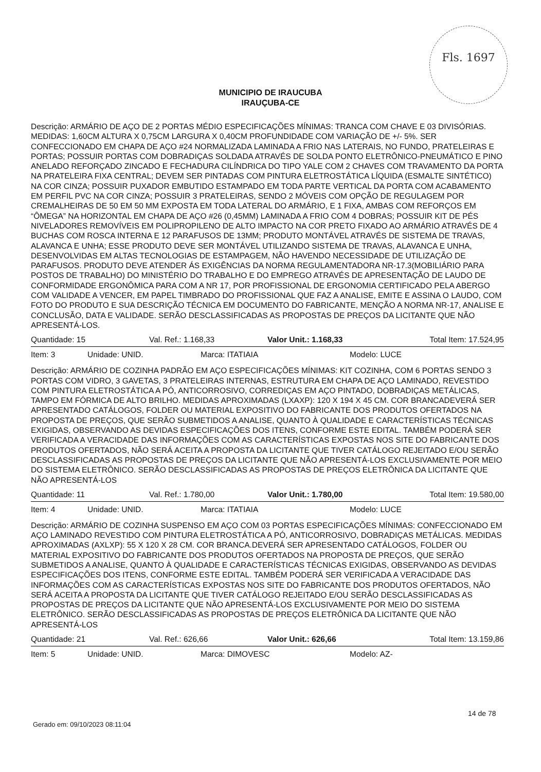Fls. 1697
MUNICIPIO DE IRAUCUBA
IRAUÇUBA-CE
Descrição: ARMÁRIO DE AÇO DE 2 PORTAS MÉDIO ESPECIFICAÇÕES MÍNIMAS: TRANCA COM CHAVE E 03 DIVISÓRIAS. MEDIDAS: 1,60CM ALTURA X 0,75CM LARGURA X 0,40CM PROFUNDIDADE COM VARIAÇÃO DE +/- 5%. SER CONFECCIONADO EM CHAPA DE AÇO #24 NORMALIZADA LAMINADA A FRIO NAS LATERAIS, NO FUNDO, PRATELEIRAS E PORTAS; POSSUIR PORTAS COM DOBRADIÇAS SOLDADA ATRAVÉS DE SOLDA PONTO ELETRÔNICO-PNEUMÁTICO E PINO ANELADO REFORÇADO ZINCADO E FECHADURA CILÍNDRICA DO TIPO YALE COM 2 CHAVES COM TRAVAMENTO DA PORTA NA PRATELEIRA FIXA CENTRAL; DEVEM SER PINTADAS COM PINTURA ELETROSTÁTICA LÍQUIDA (ESMALTE SINTÉTICO) NA COR CINZA; POSSUIR PUXADOR EMBUTIDO ESTAMPADO EM TODA PARTE VERTICAL DA PORTA COM ACABAMENTO EM PERFIL PVC NA COR CINZA; POSSUIR 3 PRATELEIRAS, SENDO 2 MÓVEIS COM OPÇÃO DE REGULAGEM POR CREMALHEIRAS DE 50 EM 50 MM EXPOSTA EM TODA LATERAL DO ARMÁRIO, E 1 FIXA, AMBAS COM REFORÇOS EM “ÔMEGA” NA HORIZONTAL EM CHAPA DE AÇO #26 (0,45MM) LAMINADA A FRIO COM 4 DOBRAS; POSSUIR KIT DE PÉS NIVELADORES REMOVÍVEIS EM POLIPROPILENO DE ALTO IMPACTO NA COR PRETO FIXADO AO ARMÁRIO ATRAVÉS DE 4 BUCHAS COM ROSCA INTERNA E 12 PARAFUSOS DE 13MM; PRODUTO MONTÁVEL ATRAVÉS DE SISTEMA DE TRAVAS, ALAVANCA E UNHA; ESSE PRODUTO DEVE SER MONTÁVEL UTILIZANDO SISTEMA DE TRAVAS, ALAVANCA E UNHA, DESENVOLVIDAS EM ALTAS TECNOLOGIAS DE ESTAMPAGEM, NÃO HAVENDO NECESSIDADE DE UTILIZAÇÃO DE PARAFUSOS. PRODUTO DEVE ATENDER ÁS EXIGÊNCIAS DA NORMA REGULAMENTADORA NR-17.3(MOBILIÁRIO PARA POSTOS DE TRABALHO) DO MINISTÉRIO DO TRABALHO E DO EMPREGO ATRAVÉS DE APRESENTAÇÃO DE LAUDO DE CONFORMIDADE ERGONÔMICA PARA COM A NR 17, POR PROFISSIONAL DE ERGONOMIA CERTIFICADO PELA ABERGO COM VALIDADE A VENCER, EM PAPEL TIMBRADO DO PROFISSIONAL QUE FAZ A ANALISE, EMITE E ASSINA O LAUDO, COM FOTO DO PRODUTO E SUA DESCRIÇÃO TÉCNICA EM DOCUMENTO DO FABRICANTE, MENÇÃO A NORMA NR-17, ANALISE E CONCLUSÃO, DATA E VALIDADE. SERÃO DESCLASSIFICADAS AS PROPOSTAS DE PREÇOS DA LICITANTE QUE NÃO APRESENTÁ-LOS.
Quantidade: 15 Val. Ref.: 1.168,33 Valor Unit.: 1.168,33 Total Item: 17.524,95
Item: 3 Unidade: UNID. Marca: ITATIAIA Modelo: LUCE
Descrição: ARMÁRIO DE COZINHA PADRÃO EM AÇO ESPECIFICAÇÕES MÍNIMAS: KIT COZINHA, COM 6 PORTAS SENDO 3 PORTAS COM VIDRO, 3 GAVETAS, 3 PRATELEIRAS INTERNAS, ESTRUTURA EM CHAPA DE AÇO LAMINADO, REVESTIDO COM PINTURA ELETROSTÁTICA A PÓ, ANTICORROSIVO, CORREDIÇAS EM AÇO PINTADO, DOBRADIÇAS METÁLICAS, TAMPO EM FÓRMICA DE ALTO BRILHO. MEDIDAS APROXIMADAS (LXAXP): 120 X 194 X 45 CM. COR BRANCADEVERÁ SER APRESENTADO CATÁLOGOS, FOLDER OU MATERIAL EXPOSITIVO DO FABRICANTE DOS PRODUTOS OFERTADOS NA PROPOSTA DE PREÇOS, QUE SERÃO SUBMETIDOS A ANALISE, QUANTO À QUALIDADE E CARACTERÍSTICAS TÉCNICAS EXIGIDAS, OBSERVANDO AS DEVIDAS ESPECIFICAÇÕES DOS ITENS, CONFORME ESTE EDITAL. TAMBÉM PODERÁ SER VERIFICADA A VERACIDADE DAS INFORMAÇÕES COM AS CARACTERÍSTICAS EXPOSTAS NOS SITE DO FABRICANTE DOS PRODUTOS OFERTADOS, NÃO SERÁ ACEITA A PROPOSTA DA LICITANTE QUE TIVER CATÁLOGO REJEITADO E/OU SERÃO DESCLASSIFICADAS AS PROPOSTAS DE PREÇOS DA LICITANTE QUE NÃO APRESENTÁ-LOS EXCLUSIVAMENTE POR MEIO DO SISTEMA ELETRÔNICO. SERÃO DESCLASSIFICADAS AS PROPOSTAS DE PREÇOS ELETRÔNICA DA LICITANTE QUE NÃO APRESENTÁ-LOS
Quantidade: 11 Val. Ref.: 1.780,00 Valor Unit.: 1.780,00 Total Item: 19.580,00
Item: 4 Unidade: UNID. Marca: ITATIAIA Modelo: LUCE
Descrição: ARMÁRIO DE COZINHA SUSPENSO EM AÇO COM 03 PORTAS ESPECIFICAÇÕES MÍNIMAS: CONFECCIONADO EM AÇO LAMINADO REVESTIDO COM PINTURA ELETROSTÁTICA A PÓ, ANTICORROSIVO, DOBRADIÇAS METÁLICAS. MEDIDAS APROXIMADAS (AXLXP): 55 X 120 X 28 CM. COR BRANCA.DEVERÁ SER APRESENTADO CATÁLOGOS, FOLDER OU MATERIAL EXPOSITIVO DO FABRICANTE DOS PRODUTOS OFERTADOS NA PROPOSTA DE PREÇOS, QUE SERÃO SUBMETIDOS A ANALISE, QUANTO À QUALIDADE E CARACTERÍSTICAS TÉCNICAS EXIGIDAS, OBSERVANDO AS DEVIDAS ESPECIFICAÇÕES DOS ITENS, CONFORME ESTE EDITAL. TAMBÉM PODERÁ SER VERIFICADA A VERACIDADE DAS INFORMAÇÕES COM AS CARACTERÍSTICAS EXPOSTAS NOS SITE DO FABRICANTE DOS PRODUTOS OFERTADOS, NÃO SERÁ ACEITA A PROPOSTA DA LICITANTE QUE TIVER CATÁLOGO REJEITADO E/OU SERÃO DESCLASSIFICADAS AS PROPOSTAS DE PREÇOS DA LICITANTE QUE NÃO APRESENTÁ-LOS EXCLUSIVAMENTE POR MEIO DO SISTEMA ELETRÔNICO. SERÃO DESCLASSIFICADAS AS PROPOSTAS DE PREÇOS ELETRÔNICA DA LICITANTE QUE NÃO APRESENTÁ-LOS
Quantidade: 21 Val. Ref.: 626,66 Valor Unit.: 626,66 Total Item: 13.159,86
Item: 5 Unidade: UNID. Marca: DIMOVESC Modelo: AZ-
Gerado em: 09/10/2023 08:11:04
14 de 78